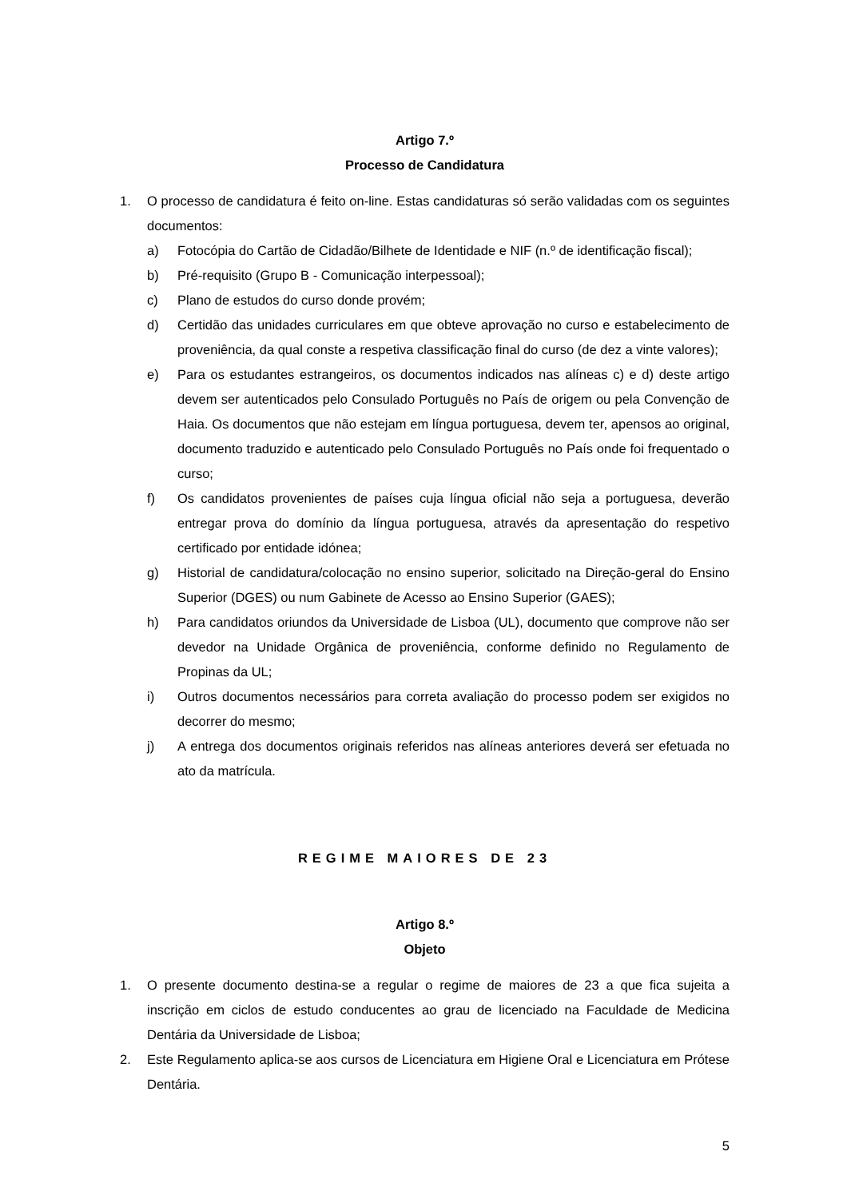Artigo 7.º
Processo de Candidatura
1. O processo de candidatura é feito on-line. Estas candidaturas só serão validadas com os seguintes documentos:
a) Fotocópia do Cartão de Cidadão/Bilhete de Identidade e NIF (n.º de identificação fiscal);
b) Pré-requisito (Grupo B - Comunicação interpessoal);
c) Plano de estudos do curso donde provém;
d) Certidão das unidades curriculares em que obteve aprovação no curso e estabelecimento de proveniência, da qual conste a respetiva classificação final do curso (de dez a vinte valores);
e) Para os estudantes estrangeiros, os documentos indicados nas alíneas c) e d) deste artigo devem ser autenticados pelo Consulado Português no País de origem ou pela Convenção de Haia. Os documentos que não estejam em língua portuguesa, devem ter, apensos ao original, documento traduzido e autenticado pelo Consulado Português no País onde foi frequentado o curso;
f) Os candidatos provenientes de países cuja língua oficial não seja a portuguesa, deverão entregar prova do domínio da língua portuguesa, através da apresentação do respetivo certificado por entidade idónea;
g) Historial de candidatura/colocação no ensino superior, solicitado na Direção-geral do Ensino Superior (DGES) ou num Gabinete de Acesso ao Ensino Superior (GAES);
h) Para candidatos oriundos da Universidade de Lisboa (UL), documento que comprove não ser devedor na Unidade Orgânica de proveniência, conforme definido no Regulamento de Propinas da UL;
i) Outros documentos necessários para correta avaliação do processo podem ser exigidos no decorrer do mesmo;
j) A entrega dos documentos originais referidos nas alíneas anteriores deverá ser efetuada no ato da matrícula.
REGIME MAIORES DE 23
Artigo 8.º
Objeto
1. O presente documento destina-se a regular o regime de maiores de 23 a que fica sujeita a inscrição em ciclos de estudo conducentes ao grau de licenciado na Faculdade de Medicina Dentária da Universidade de Lisboa;
2. Este Regulamento aplica-se aos cursos de Licenciatura em Higiene Oral e Licenciatura em Prótese Dentária.
5